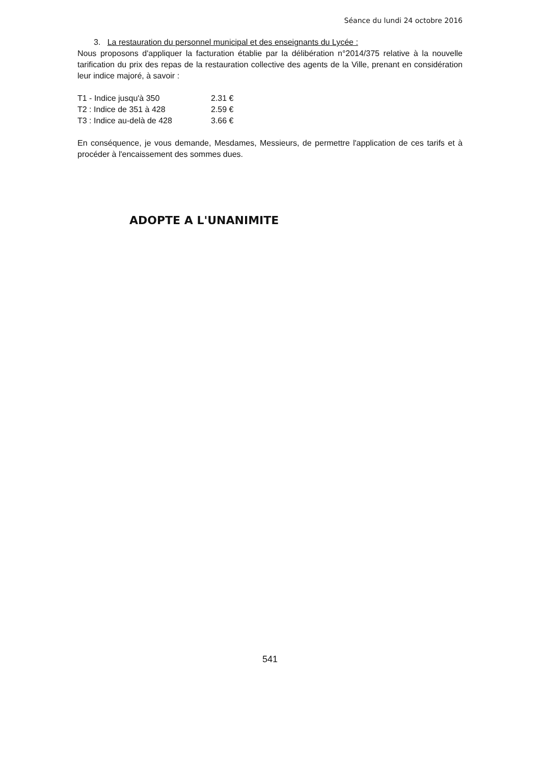Séance du lundi 24 octobre 2016
3. La restauration du personnel municipal et des enseignants du Lycée :
Nous proposons d'appliquer la facturation établie par la délibération n°2014/375 relative à la nouvelle tarification du prix des repas de la restauration collective des agents de la Ville, prenant en considération leur indice majoré, à savoir :
| T1 - Indice jusqu'à 350 | 2.31 € |
| T2 : Indice de 351 à 428 | 2.59 € |
| T3 : Indice au-delà de 428 | 3.66 € |
En conséquence, je vous demande, Mesdames, Messieurs, de permettre l'application de ces tarifs et à procéder à l'encaissement des sommes dues.
ADOPTE A L'UNANIMITE
541